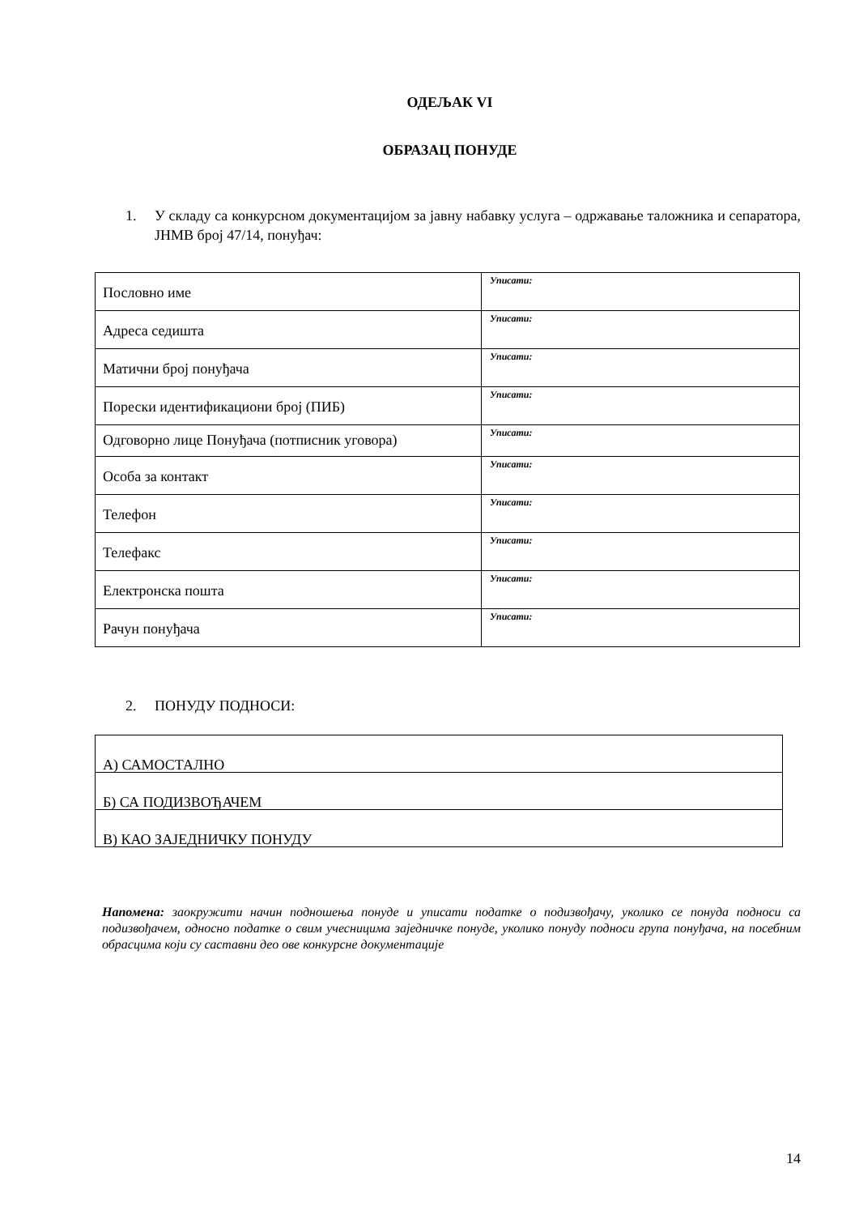ОДЕЉАК VI
ОБРАЗАЦ ПОНУДЕ
1. У складу са конкурсном документацијом за јавну набавку услуга – одржавање таложника и сепаратора, ЈНМВ број 47/14, понуђач:
| Пословно име | Уписати: |
| Адреса седишта | Уписати: |
| Матични број понуђача | Уписати: |
| Порески идентификациони број (ПИБ) | Уписати: |
| Одговорно лице Понуђача (потписник уговора) | Уписати: |
| Особа за контакт | Уписати: |
| Телефон | Уписати: |
| Телефакс | Уписати: |
| Електронска пошта | Уписати: |
| Рачун понуђача | Уписати: |
2. ПОНУДУ ПОДНОСИ:
| А) САМОСТАЛНО |
| Б) СА ПОДИЗВОЂАЧЕМ |
| В) КАО ЗАЈЕДНИЧКУ ПОНУДУ |
Напомена: заокружити начин подношења понуде и уписати податке о подизвођачу, уколико се понуда подноси са подизвођачем, односно податке о свим учесницима заједничке понуде, уколико понуду подноси група понуђача, на посебним обрасцима који су саставни део ове конкурсне документације
14